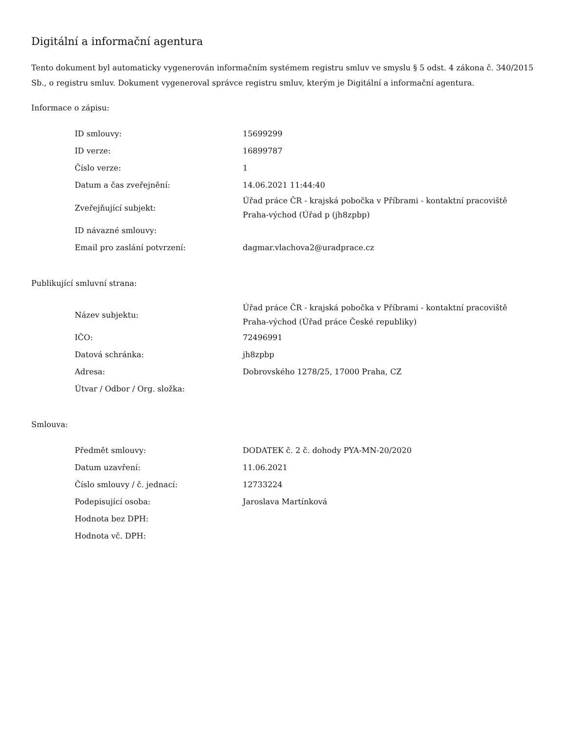Digitální a informační agentura
Tento dokument byl automaticky vygenerován informačním systémem registru smluv ve smyslu § 5 odst. 4 zákona č. 340/2015 Sb., o registru smluv. Dokument vygeneroval správce registru smluv, kterým je Digitální a informační agentura.
Informace o zápisu:
| ID smlouvy: | 15699299 |
| ID verze: | 16899787 |
| Číslo verze: | 1 |
| Datum a čas zveřejnění: | 14.06.2021 11:44:40 |
| Zveřejňující subjekt: | Úřad práce ČR - krajská pobočka v Příbrami - kontaktní pracoviště Praha-východ (Úřad p (jh8zpbp) |
| ID návazné smlouvy: | |
| Email pro zaslání potvrzení: | dagmar.vlachova2@uradprace.cz |
Publikující smluvní strana:
| Název subjektu: | Úřad práce ČR - krajská pobočka v Příbrami - kontaktní pracoviště Praha-východ (Úřad práce České republiky) |
| IČO: | 72496991 |
| Datová schránka: | jh8zpbp |
| Adresa: | Dobrovského 1278/25, 17000 Praha, CZ |
| Útvar / Odbor / Org. složka: | |
Smlouva:
| Předmět smlouvy: | DODATEK č. 2 č. dohody PYA-MN-20/2020 |
| Datum uzavření: | 11.06.2021 |
| Číslo smlouvy / č. jednací: | 12733224 |
| Podepisující osoba: | Jaroslava Martínková |
| Hodnota bez DPH: | |
| Hodnota vč. DPH: | |